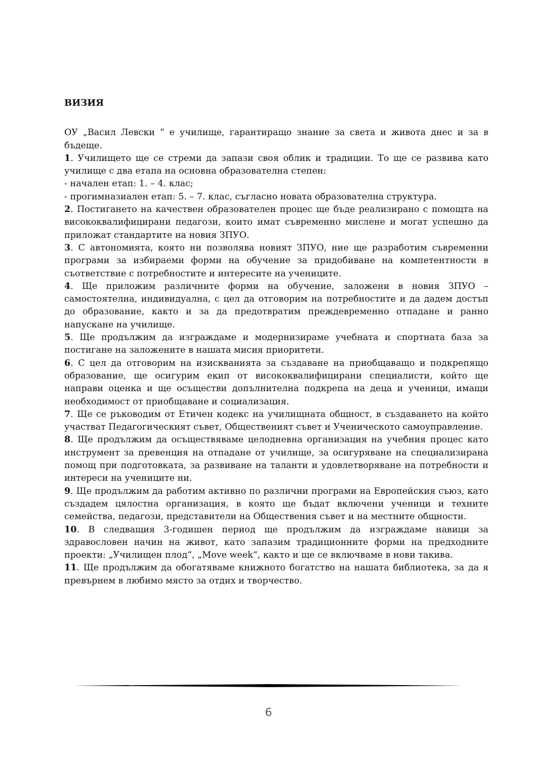ВИЗИЯ
ОУ „Васил Левски ” е училище, гарантиращо знание за света и живота днес и за в бъдеще.
1. Училището ще се стреми да запази своя облик и традиции. То ще се развива като училище с два етапа на основна образователна степен:
- начален етап: 1. – 4. клас;
- прогимназиален етап: 5. – 7. клас, съгласно новата образователна структура.
2. Постигането на качествен образователен процес ще бъде реализирано с помощта на висококвалифицирани педагози, които имат съвременно мислене и могат успешно да приложат стандартите на новия ЗПУО.
3. С автономията, която ни позволява новият ЗПУО, ние ще разработим съвременни програми за избираеми форми на обучение за придобиване на компетентности в съответствие с потребностите и интересите на учениците.
4. Ще приложим различните форми на обучение, заложени в новия ЗПУО – самостоятелна, индивидуална, с цел да отговорим на потребностите и да дадем достъп до образование, както и за да предотвратим преждевременно отпадане и ранно напускане на училище.
5. Ще продължим да изграждаме и модернизираме учебната и спортната база за постигане на заложените в нашата мисия приоритети.
6. С цел да отговорим на изискванията за създаване на приобщаващо и подкрепящо образование, ще осигурим екип от висококвалифицирани специалисти, който ще направи оценка и ще осъществи допълнителна подкрепа на деца и ученици, имащи необходимост от приобщаване и социализация.
7. Ще се ръководим от Етичен кодекс на училищната общност, в създаването на който участват Педагогическият съвет, Общественият съвет и Ученическото самоуправление.
8. Ще продължим да осъществяваме целодневна организация на учебния процес като инструмент за превенция на отпадане от училище, за осигуряване на специализирана помощ при подготовката, за развиване на таланти и удовлетворяване на потребности и интереси на учениците ни.
9. Ще продължим да работим активно по различни програми на Европейския съюз, като създадем цялостна организация, в която ще бъдат включени ученици и техните семейства, педагози, представители на Обществения съвет и на местните общности.
10. В следващия 3-годишен период ще продължим да изграждаме навици за здравословен начин на живот, като запазим традиционните форми на предходните проекти: „Училищен плод“, „Move week“, както и ще се включваме в нови такива.
11. Ще продължим да обогатяваме книжното богатство на нашата библиотека, за да я превърнем в любимо място за отдих и творчество.
6